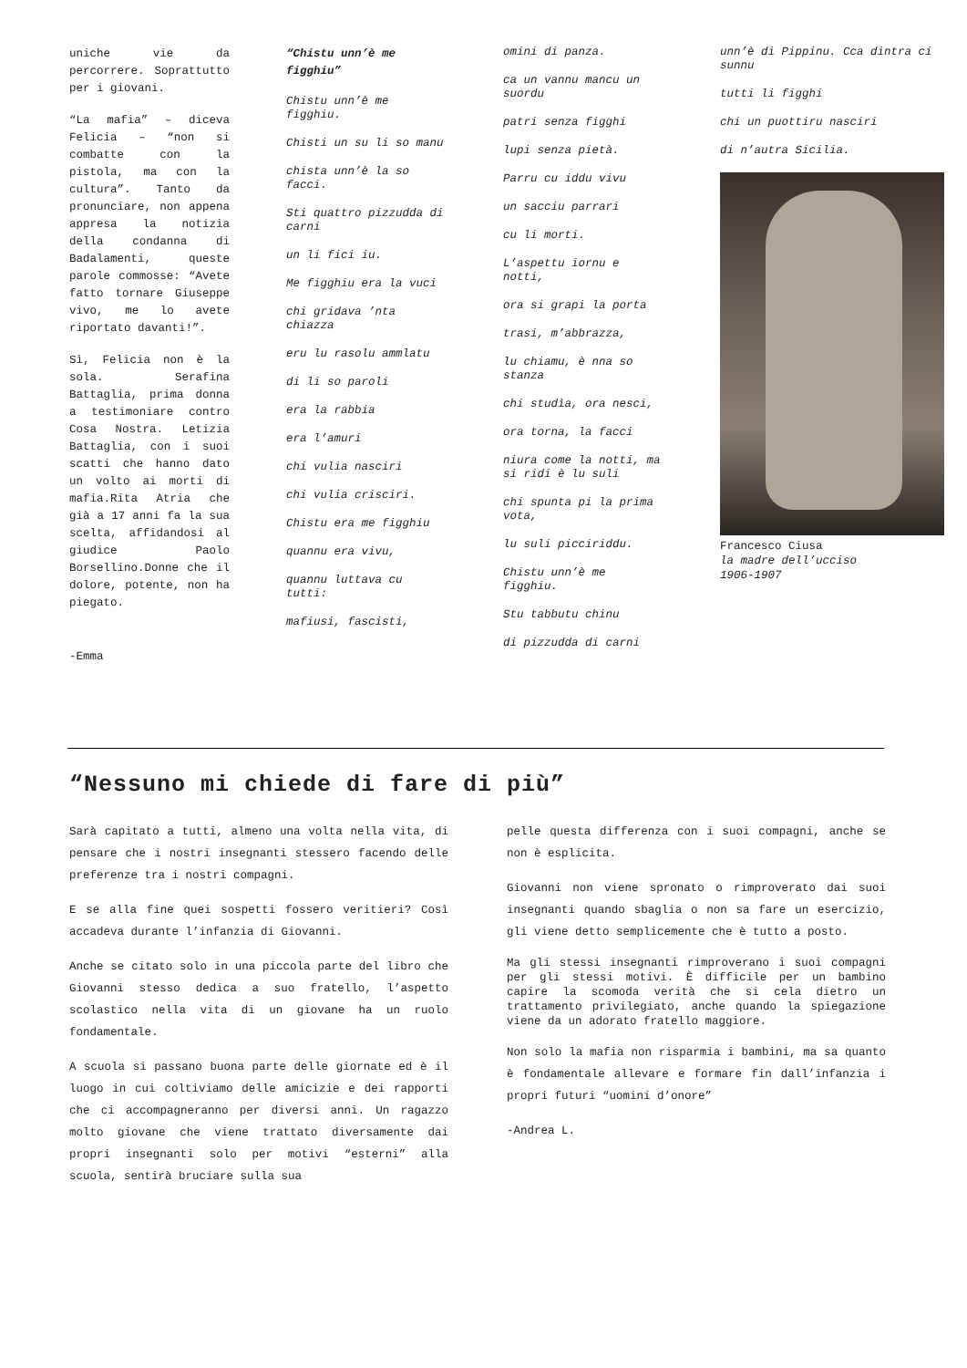uniche vie da percorrere. Soprattutto per i giovani.
“La mafia” – diceva Felicia – “non si combatte con la pistola, ma con la cultura”. Tanto da pronunciare, non appena appresa la notizia della condanna di Badalamenti, queste parole commosse: “Avete fatto tornare Giuseppe vivo, me lo avete riportato davanti!”.
Sì, Felicia non è la sola. Serafina Battaglia, prima donna a testimoniare contro Cosa Nostra. Letizia Battaglia, con i suoi scatti che hanno dato un volto ai morti di mafia.Rita Atria che già a 17 anni fa la sua scelta, affidandosi al giudice Paolo Borsellino.Donne che il dolore, potente, non ha piegato.
-Emma
“Chistu unn’è me figghiu”
Chistu unn’è me figghiu.
Chisti un su li so manu
chista unn’è la so facci.
Sti quattro pizzudda di carni
un li fici iu.
Me figghiu era la vuci
chi gridava ’nta chiazza
eru lu rasolu ammlatu
di li so paroli
era la rabbia
era l’amuri
chi vulia nasciri
chi vulia crisciri.
Chistu era me figghiu
quannu era vivu,
quannu luttava cu tutti:
mafiusi, fascisti,
omini di panza.
ca un vannu mancu un suordu
patri senza figghi
lupi senza pietà.
Parru cu iddu vivu
un sacciu parrari
cu li morti.
L’aspettu iornu e notti,
ora si grapi la porta
trasi, m’abbrazza,
lu chiamu, è nna so stanza
chi studìa, ora nesci,
ora torna, la facci
niura come la notti, ma si ridi è lu suli
chi spunta pi la prima vota,
lu suli picciriddu.
Chistu unn’è me figghiu.
Stu tabbutu chinu
di pizzudda di carni
unn’è di Pippinu. Cca dintra ci sunnu
tutti li figghi
chi un puottiru nasciri
di n’autra Sicilia.
Francesco Ciusa
la madre dell’ucciso
1906-1907
“Nessuno mi chiede di fare di più”
Sarà capitato a tutti, almeno una volta nella vita, di pensare che i nostri insegnanti stessero facendo delle preferenze tra i nostri compagni.
E se alla fine quei sospetti fossero veritieri? Così accadeva durante l’infanzia di Giovanni.
Anche se citato solo in una piccola parte del libro che Giovanni stesso dedica a suo fratello, l’aspetto scolastico nella vita di un giovane ha un ruolo fondamentale.
A scuola si passano buona parte delle giornate ed è il luogo in cui coltiviamo delle amicizie e dei rapporti che ci accompagneranno per diversi anni. Un ragazzo molto giovane che viene trattato diversamente dai propri insegnanti solo per motivi “esterni” alla scuola, sentirà bruciare sulla sua
pelle questa differenza con i suoi compagni, anche se non è esplicita.
Giovanni non viene spronato o rimproverato dai suoi insegnanti quando sbaglia o non sa fare un esercizio, gli viene detto semplicemente che è tutto a posto.
Ma gli stessi insegnanti rimproverano i suoi compagni per gli stessi motivi. È difficile per un bambino capire la scomoda verità che si cela dietro un trattamento privilegiato, anche quando la spiegazione viene da un adorato fratello maggiore.
Non solo la mafia non risparmia i bambini, ma sa quanto è fondamentale allevare e formare fin dall’infanzia i propri futuri “uomini d’onore”
-Andrea L.